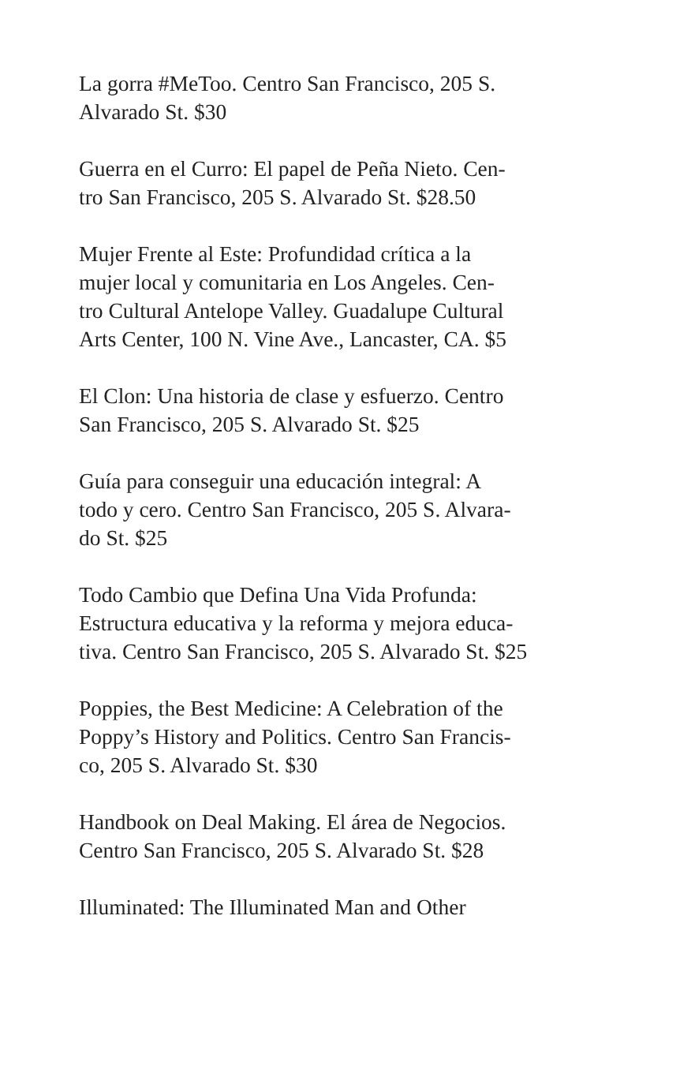La gorra #MeToo. Centro San Francisco, 205 S.
Alvarado St. $30
Guerra en el Curro: El papel de Peña Nieto. Cen-
tro San Francisco, 205 S. Alvarado St. $28.50
Mujer Frente al Este: Profundidad crítica a la
mujer local y comunitaria en Los Angeles. Cen-
tro Cultural Antelope Valley. Guadalupe Cultural
Arts Center, 100 N. Vine Ave., Lancaster, CA. $5
El Clon: Una historia de clase y esfuerzo. Centro
San Francisco, 205 S. Alvarado St. $25
Guía para conseguir una educación integral: A
todo y cero. Centro San Francisco, 205 S. Alvara-
do St. $25
Todo Cambio que Defina Una Vida Profunda:
Estructura educativa y la reforma y mejora educa-
tiva. Centro San Francisco, 205 S. Alvarado St. $25
Poppies, the Best Medicine: A Celebration of the
Poppy’s History and Politics. Centro San Francis-
co, 205 S. Alvarado St. $30
Handbook on Deal Making. El área de Negocios.
Centro San Francisco, 205 S. Alvarado St. $28
Illuminated: The Illuminated Man and Other